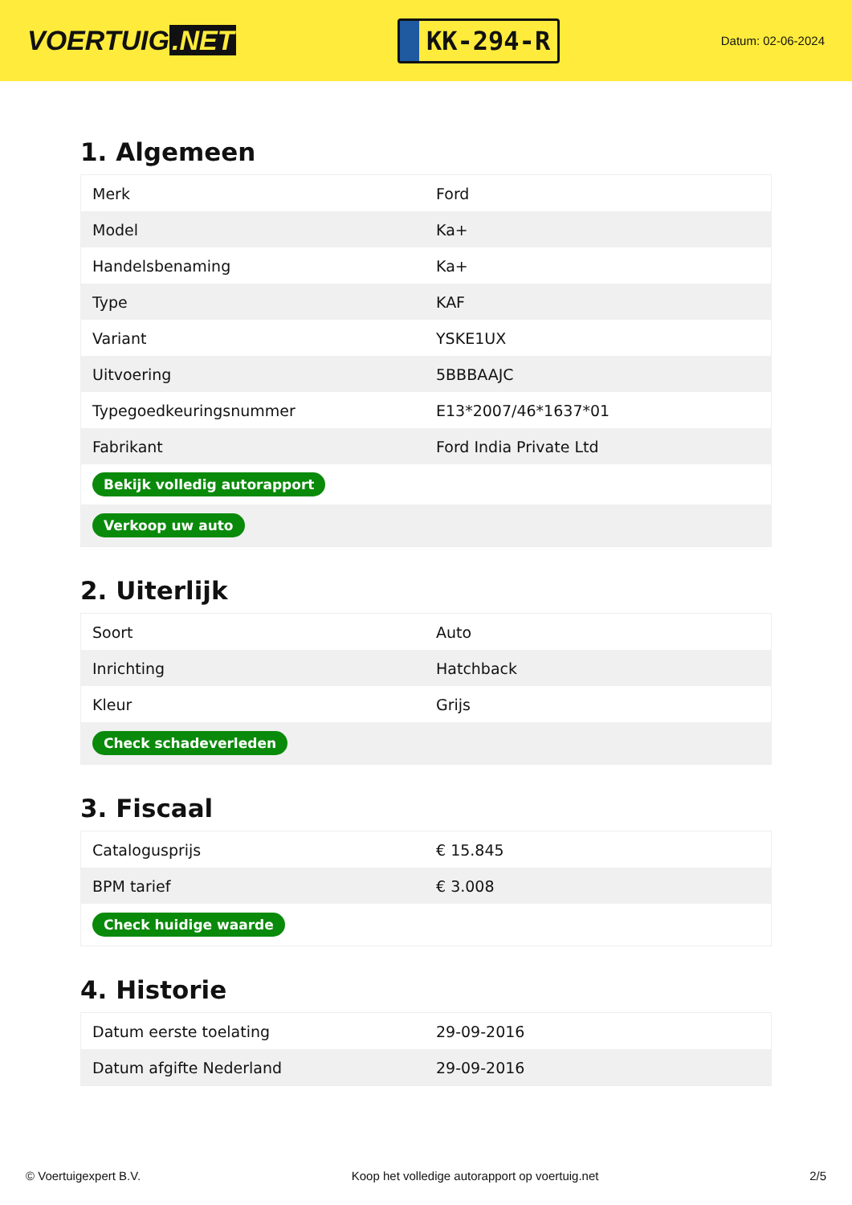VOERTUIG.NET
KK-294-R
Datum: 02-06-2024
1. Algemeen
| Merk | Ford |
| Model | Ka+ |
| Handelsbenaming | Ka+ |
| Type | KAF |
| Variant | YSKE1UX |
| Uitvoering | 5BBBAAJC |
| Typegoedkeuringsnummer | E13*2007/46*1637*01 |
| Fabrikant | Ford India Private Ltd |
| Bekijk volledig autorapport | |
| Verkoop uw auto | |
2. Uiterlijk
| Soort | Auto |
| Inrichting | Hatchback |
| Kleur | Grijs |
| Check schadeverleden | |
3. Fiscaal
| Catalogusprijs | € 15.845 |
| BPM tarief | € 3.008 |
| Check huidige waarde | |
4. Historie
| Datum eerste toelating | 29-09-2016 |
| Datum afgifte Nederland | 29-09-2016 |
© Voertuigexpert B.V. Koop het volledige autorapport op voertuig.net 2/5